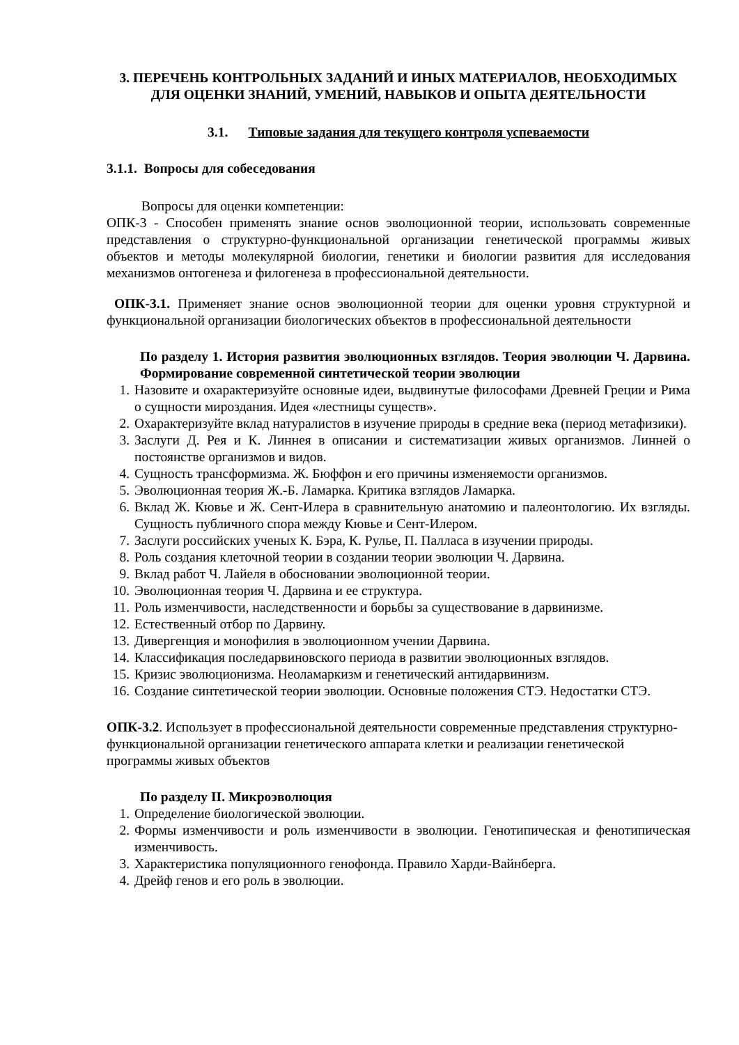3. ПЕРЕЧЕНЬ КОНТРОЛЬНЫХ ЗАДАНИЙ И ИНЫХ МАТЕРИАЛОВ, НЕОБХОДИМЫХ ДЛЯ ОЦЕНКИ ЗНАНИЙ, УМЕНИЙ, НАВЫКОВ И ОПЫТА ДЕЯТЕЛЬНОСТИ
3.1. Типовые задания для текущего контроля успеваемости
3.1.1. Вопросы для собеседования
Вопросы для оценки компетенции:
ОПК-3 - Способен применять знание основ эволюционной теории, использовать современные представления о структурно-функциональной организации генетической программы живых объектов и методы молекулярной биологии, генетики и биологии развития для исследования механизмов онтогенеза и филогенеза в профессиональной деятельности.
ОПК-3.1. Применяет знание основ эволюционной теории для оценки уровня структурной и функциональной организации биологических объектов в профессиональной деятельности
По разделу 1. История развития эволюционных взглядов. Теория эволюции Ч. Дарвина. Формирование современной синтетической теории эволюции
1. Назовите и охарактеризуйте основные идеи, выдвинутые философами Древней Греции и Рима о сущности мироздания. Идея «лестницы существ».
2. Охарактеризуйте вклад натуралистов в изучение природы в средние века (период метафизики).
3. Заслуги Д. Рея и К. Линнея в описании и систематизации живых организмов. Линней о постоянстве организмов и видов.
4. Сущность трансформизма. Ж. Бюффон и его причины изменяемости организмов.
5. Эволюционная теория Ж.-Б. Ламарка. Критика взглядов Ламарка.
6. Вклад Ж. Кювье и Ж. Сент-Илера в сравнительную анатомию и палеонтологию. Их взгляды. Сущность публичного спора между Кювье и Сент-Илером.
7. Заслуги российских ученых К. Бэра, К. Рулье, П. Палласа в изучении природы.
8. Роль создания клеточной теории в создании теории эволюции Ч. Дарвина.
9. Вклад работ Ч. Лайеля в обосновании эволюционной теории.
10. Эволюционная теория Ч. Дарвина и ее структура.
11. Роль изменчивости, наследственности и борьбы за существование в дарвинизме.
12. Естественный отбор по Дарвину.
13. Дивергенция и монофилия в эволюционном учении Дарвина.
14. Классификация последарвиновского периода в развитии эволюционных взглядов.
15. Кризис эволюционизма. Неоламаркизм и генетический антидарвинизм.
16. Создание синтетической теории эволюции. Основные положения СТЭ. Недостатки СТЭ.
ОПК-3.2. Использует в профессиональной деятельности современные представления структурно-функциональной организации генетического аппарата клетки и реализации генетической программы живых объектов
По разделу II. Микроэволюция
1. Определение биологической эволюции.
2. Формы изменчивости и роль изменчивости в эволюции. Генотипическая и фенотипическая изменчивость.
3. Характеристика популяционного генофонда. Правило Харди-Вайнберга.
4. Дрейф генов и его роль в эволюции.